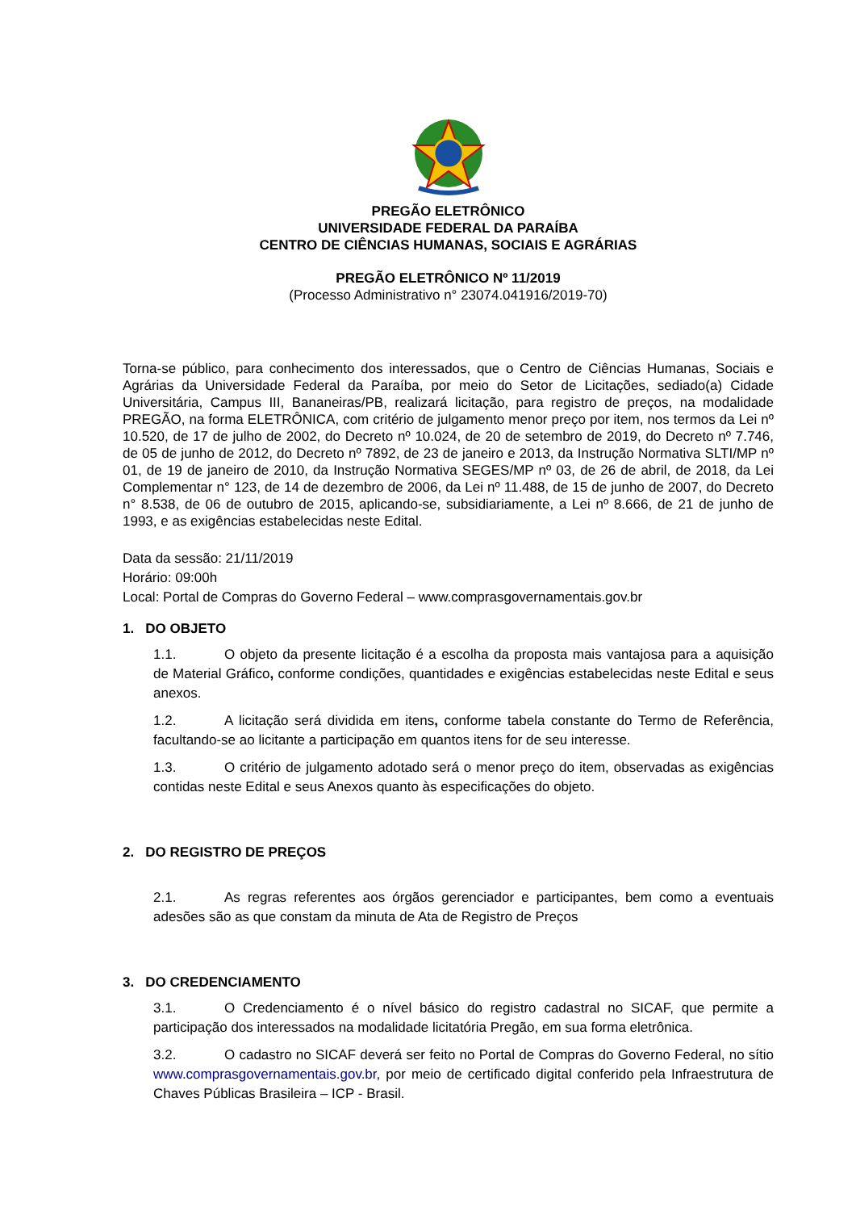PREGÃO ELETRÔNICO
UNIVERSIDADE FEDERAL DA PARAÍBA
CENTRO DE CIÊNCIAS HUMANAS, SOCIAIS E AGRÁRIAS
PREGÃO ELETRÔNICO Nº 11/2019
(Processo Administrativo n° 23074.041916/2019-70)
Torna-se público, para conhecimento dos interessados, que o Centro de Ciências Humanas, Sociais e Agrárias da Universidade Federal da Paraíba, por meio do Setor de Licitações, sediado(a) Cidade Universitária, Campus III, Bananeiras/PB, realizará licitação, para registro de preços, na modalidade PREGÃO, na forma ELETRÔNICA, com critério de julgamento menor preço por item, nos termos da Lei nº 10.520, de 17 de julho de 2002, do Decreto nº 10.024, de 20 de setembro de 2019, do Decreto nº 7.746, de 05 de junho de 2012, do Decreto nº 7892, de 23 de janeiro e 2013, da Instrução Normativa SLTI/MP nº 01, de 19 de janeiro de 2010, da Instrução Normativa SEGES/MP nº 03, de 26 de abril, de 2018, da Lei Complementar n° 123, de 14 de dezembro de 2006, da Lei nº 11.488, de 15 de junho de 2007, do Decreto n° 8.538, de 06 de outubro de 2015, aplicando-se, subsidiariamente, a Lei nº 8.666, de 21 de junho de 1993, e as exigências estabelecidas neste Edital.
Data da sessão: 21/11/2019
Horário: 09:00h
Local: Portal de Compras do Governo Federal – www.comprasgovernamentais.gov.br
1. DO OBJETO
1.1. O objeto da presente licitação é a escolha da proposta mais vantajosa para a aquisição de Material Gráfico, conforme condições, quantidades e exigências estabelecidas neste Edital e seus anexos.
1.2. A licitação será dividida em itens, conforme tabela constante do Termo de Referência, facultando-se ao licitante a participação em quantos itens for de seu interesse.
1.3. O critério de julgamento adotado será o menor preço do item, observadas as exigências contidas neste Edital e seus Anexos quanto às especificações do objeto.
2. DO REGISTRO DE PREÇOS
2.1. As regras referentes aos órgãos gerenciador e participantes, bem como a eventuais adesões são as que constam da minuta de Ata de Registro de Preços
3. DO CREDENCIAMENTO
3.1. O Credenciamento é o nível básico do registro cadastral no SICAF, que permite a participação dos interessados na modalidade licitatória Pregão, em sua forma eletrônica.
3.2. O cadastro no SICAF deverá ser feito no Portal de Compras do Governo Federal, no sítio www.comprasgovernamentais.gov.br, por meio de certificado digital conferido pela Infraestrutura de Chaves Públicas Brasileira – ICP - Brasil.